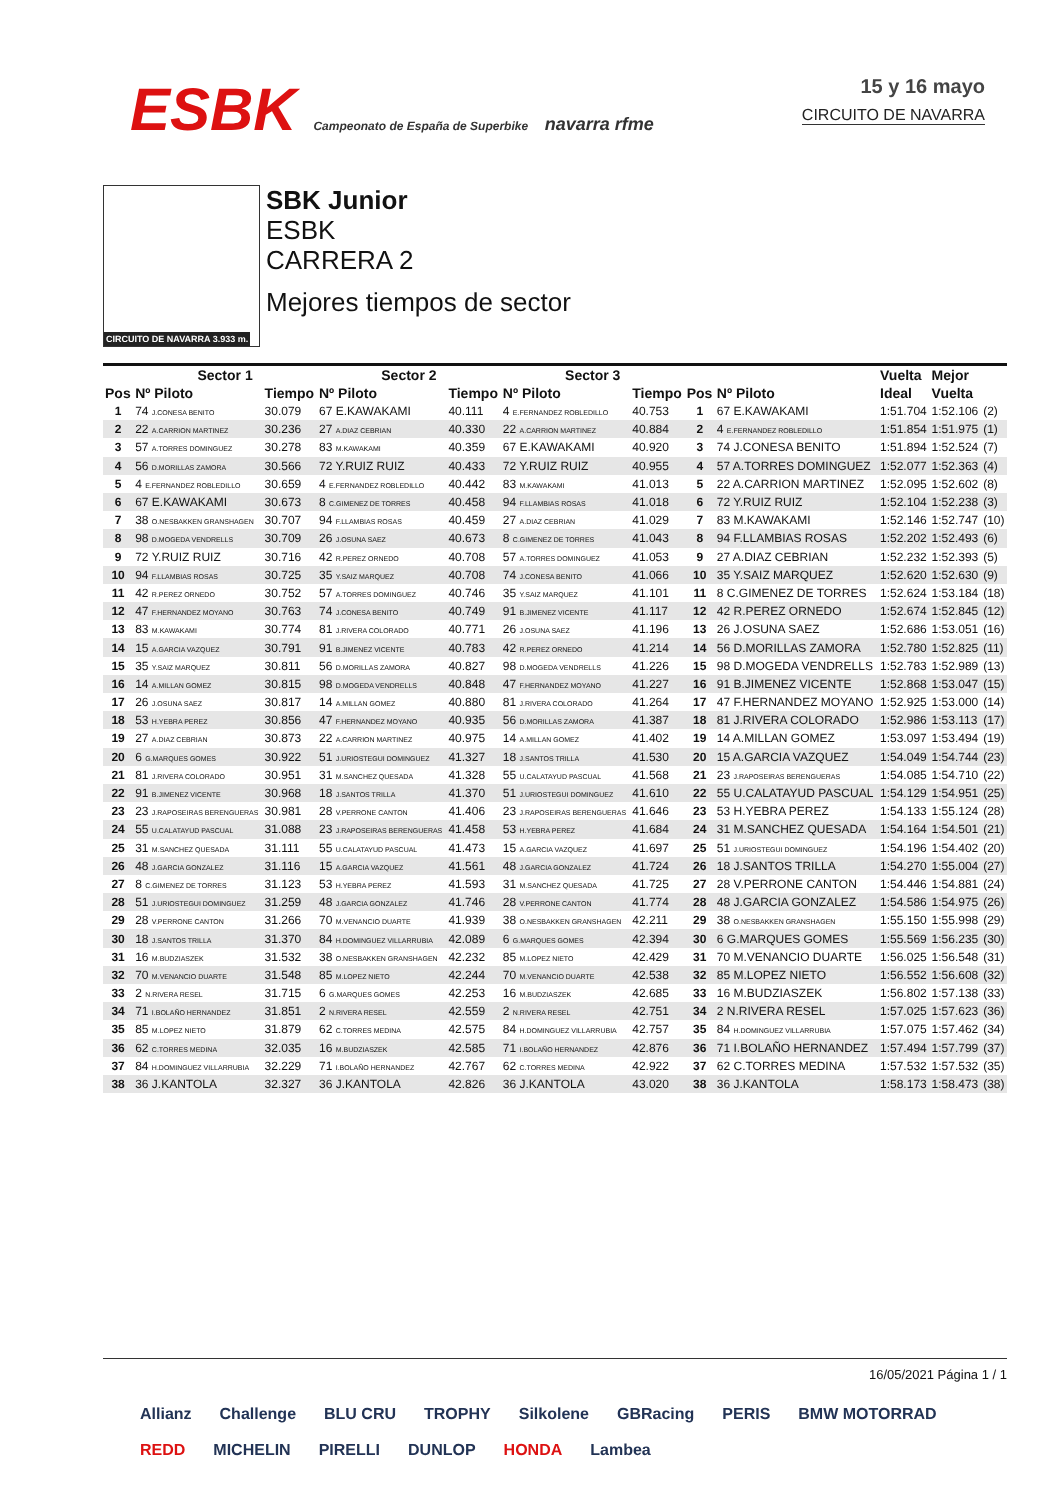ESBK Campeonato de España de Superbike navarra rfme
15 y 16 mayo
CIRCUITO DE NAVARRA
CIRCUITO DE NAVARRA 3.933 m.
SBK Junior
ESBK
CARRERA 2
Mejores tiempos de sector
| | Sector 1 | | Sector 2 | | Sector 3 | | | | Vuelta | Mejor | |
| --- | --- | --- | --- | --- | --- | --- | --- | --- | --- | --- | --- |
| Pos | Nº Piloto | Tiempo | Nº Piloto | Tiempo | Nº Piloto | Tiempo | Pos | Nº Piloto | Ideal | Vuelta | |
| 1 | 74 J.CONESA BENITO | 30.079 | 67 E.KAWAKAMI | 40.111 | 4 E.FERNANDEZ ROBLEDILLO | 40.753 | 1 | 67 E.KAWAKAMI | 1:51.704 | 1:52.106 | (2) |
| 2 | 22 A.CARRION MARTINEZ | 30.236 | 27 A.DIAZ CEBRIAN | 40.330 | 22 A.CARRION MARTINEZ | 40.884 | 2 | 4 E.FERNANDEZ ROBLEDILLO | 1:51.854 | 1:51.975 | (1) |
| 3 | 57 A.TORRES DOMINGUEZ | 30.278 | 83 M.KAWAKAMI | 40.359 | 67 E.KAWAKAMI | 40.920 | 3 | 74 J.CONESA BENITO | 1:51.894 | 1:52.524 | (7) |
| 4 | 56 D.MORILLAS ZAMORA | 30.566 | 72 Y.RUIZ RUIZ | 40.433 | 72 Y.RUIZ RUIZ | 40.955 | 4 | 57 A.TORRES DOMINGUEZ | 1:52.077 | 1:52.363 | (4) |
| 5 | 4 E.FERNANDEZ ROBLEDILLO | 30.659 | 4 E.FERNANDEZ ROBLEDILLO | 40.442 | 83 M.KAWAKAMI | 41.013 | 5 | 22 A.CARRION MARTINEZ | 1:52.095 | 1:52.602 | (8) |
| 6 | 67 E.KAWAKAMI | 30.673 | 8 C.GIMENEZ DE TORRES | 40.458 | 94 F.LLAMBIAS ROSAS | 41.018 | 6 | 72 Y.RUIZ RUIZ | 1:52.104 | 1:52.238 | (3) |
| 7 | 38 O.NESBAKKEN GRANSHAGEN | 30.707 | 94 F.LLAMBIAS ROSAS | 40.459 | 27 A.DIAZ CEBRIAN | 41.029 | 7 | 83 M.KAWAKAMI | 1:52.146 | 1:52.747 | (10) |
| 8 | 98 D.MOGEDA VENDRELLS | 30.709 | 26 J.OSUNA SAEZ | 40.673 | 8 C.GIMENEZ DE TORRES | 41.043 | 8 | 94 F.LLAMBIAS ROSAS | 1:52.202 | 1:52.493 | (6) |
| 9 | 72 Y.RUIZ RUIZ | 30.716 | 42 R.PEREZ ORNEDO | 40.708 | 57 A.TORRES DOMINGUEZ | 41.053 | 9 | 27 A.DIAZ CEBRIAN | 1:52.232 | 1:52.393 | (5) |
| 10 | 94 F.LLAMBIAS ROSAS | 30.725 | 35 Y.SAIZ MARQUEZ | 40.708 | 74 J.CONESA BENITO | 41.066 | 10 | 35 Y.SAIZ MARQUEZ | 1:52.620 | 1:52.630 | (9) |
| 11 | 42 R.PEREZ ORNEDO | 30.752 | 57 A.TORRES DOMINGUEZ | 40.746 | 35 Y.SAIZ MARQUEZ | 41.101 | 11 | 8 C.GIMENEZ DE TORRES | 1:52.624 | 1:53.184 | (18) |
| 12 | 47 F.HERNANDEZ MOYANO | 30.763 | 74 J.CONESA BENITO | 40.749 | 91 B.JIMENEZ VICENTE | 41.117 | 12 | 42 R.PEREZ ORNEDO | 1:52.674 | 1:52.845 | (12) |
| 13 | 83 M.KAWAKAMI | 30.774 | 81 J.RIVERA COLORADO | 40.771 | 26 J.OSUNA SAEZ | 41.196 | 13 | 26 J.OSUNA SAEZ | 1:52.686 | 1:53.051 | (16) |
| 14 | 15 A.GARCIA VAZQUEZ | 30.791 | 91 B.JIMENEZ VICENTE | 40.783 | 42 R.PEREZ ORNEDO | 41.214 | 14 | 56 D.MORILLAS ZAMORA | 1:52.780 | 1:52.825 | (11) |
| 15 | 35 Y.SAIZ MARQUEZ | 30.811 | 56 D.MORILLAS ZAMORA | 40.827 | 98 D.MOGEDA VENDRELLS | 41.226 | 15 | 98 D.MOGEDA VENDRELLS | 1:52.783 | 1:52.989 | (13) |
| 16 | 14 A.MILLAN GOMEZ | 30.815 | 98 D.MOGEDA VENDRELLS | 40.848 | 47 F.HERNANDEZ MOYANO | 41.227 | 16 | 91 B.JIMENEZ VICENTE | 1:52.868 | 1:53.047 | (15) |
| 17 | 26 J.OSUNA SAEZ | 30.817 | 14 A.MILLAN GOMEZ | 40.880 | 81 J.RIVERA COLORADO | 41.264 | 17 | 47 F.HERNANDEZ MOYANO | 1:52.925 | 1:53.000 | (14) |
| 18 | 53 H.YEBRA PEREZ | 30.856 | 47 F.HERNANDEZ MOYANO | 40.935 | 56 D.MORILLAS ZAMORA | 41.387 | 18 | 81 J.RIVERA COLORADO | 1:52.986 | 1:53.113 | (17) |
| 19 | 27 A.DIAZ CEBRIAN | 30.873 | 22 A.CARRION MARTINEZ | 40.975 | 14 A.MILLAN GOMEZ | 41.402 | 19 | 14 A.MILLAN GOMEZ | 1:53.097 | 1:53.494 | (19) |
| 20 | 6 G.MARQUES GOMES | 30.922 | 51 J.URIOSTEGUI DOMINGUEZ | 41.327 | 18 J.SANTOS TRILLA | 41.530 | 20 | 15 A.GARCIA VAZQUEZ | 1:54.049 | 1:54.744 | (23) |
| 21 | 81 J.RIVERA COLORADO | 30.951 | 31 M.SANCHEZ QUESADA | 41.328 | 55 U.CALATAYUD PASCUAL | 41.568 | 21 | 23 J.RAPOSEIRAS BERENGUERAS | 1:54.085 | 1:54.710 | (22) |
| 22 | 91 B.JIMENEZ VICENTE | 30.968 | 18 J.SANTOS TRILLA | 41.370 | 51 J.URIOSTEGUI DOMINGUEZ | 41.610 | 22 | 55 U.CALATAYUD PASCUAL | 1:54.129 | 1:54.951 | (25) |
| 23 | 23 J.RAPOSEIRAS BERENGUERAS | 30.981 | 28 V.PERRONE CANTON | 41.406 | 23 J.RAPOSEIRAS BERENGUERAS | 41.646 | 23 | 53 H.YEBRA PEREZ | 1:54.133 | 1:55.124 | (28) |
| 24 | 55 U.CALATAYUD PASCUAL | 31.088 | 23 J.RAPOSEIRAS BERENGUERAS | 41.458 | 53 H.YEBRA PEREZ | 41.684 | 24 | 31 M.SANCHEZ QUESADA | 1:54.164 | 1:54.501 | (21) |
| 25 | 31 M.SANCHEZ QUESADA | 31.111 | 55 U.CALATAYUD PASCUAL | 41.473 | 15 A.GARCIA VAZQUEZ | 41.697 | 25 | 51 J.URIOSTEGUI DOMINGUEZ | 1:54.196 | 1:54.402 | (20) |
| 26 | 48 J.GARCIA GONZALEZ | 31.116 | 15 A.GARCIA VAZQUEZ | 41.561 | 48 J.GARCIA GONZALEZ | 41.724 | 26 | 18 J.SANTOS TRILLA | 1:54.270 | 1:55.004 | (27) |
| 27 | 8 C.GIMENEZ DE TORRES | 31.123 | 53 H.YEBRA PEREZ | 41.593 | 31 M.SANCHEZ QUESADA | 41.725 | 27 | 28 V.PERRONE CANTON | 1:54.446 | 1:54.881 | (24) |
| 28 | 51 J.URIOSTEGUI DOMINGUEZ | 31.259 | 48 J.GARCIA GONZALEZ | 41.746 | 28 V.PERRONE CANTON | 41.774 | 28 | 48 J.GARCIA GONZALEZ | 1:54.586 | 1:54.975 | (26) |
| 29 | 28 V.PERRONE CANTON | 31.266 | 70 M.VENANCIO DUARTE | 41.939 | 38 O.NESBAKKEN GRANSHAGEN | 42.211 | 29 | 38 O.NESBAKKEN GRANSHAGEN | 1:55.150 | 1:55.998 | (29) |
| 30 | 18 J.SANTOS TRILLA | 31.370 | 84 H.DOMINGUEZ VILLARRUBIA | 42.089 | 6 G.MARQUES GOMES | 42.394 | 30 | 6 G.MARQUES GOMES | 1:55.569 | 1:56.235 | (30) |
| 31 | 16 M.BUDZIASZEK | 31.532 | 38 O.NESBAKKEN GRANSHAGEN | 42.232 | 85 M.LOPEZ NIETO | 42.429 | 31 | 70 M.VENANCIO DUARTE | 1:56.025 | 1:56.548 | (31) |
| 32 | 70 M.VENANCIO DUARTE | 31.548 | 85 M.LOPEZ NIETO | 42.244 | 70 M.VENANCIO DUARTE | 42.538 | 32 | 85 M.LOPEZ NIETO | 1:56.552 | 1:56.608 | (32) |
| 33 | 2 N.RIVERA RESEL | 31.715 | 6 G.MARQUES GOMES | 42.253 | 16 M.BUDZIASZEK | 42.685 | 33 | 16 M.BUDZIASZEK | 1:56.802 | 1:57.138 | (33) |
| 34 | 71 I.BOLAÑO HERNANDEZ | 31.851 | 2 N.RIVERA RESEL | 42.559 | 2 N.RIVERA RESEL | 42.751 | 34 | 2 N.RIVERA RESEL | 1:57.025 | 1:57.623 | (36) |
| 35 | 85 M.LOPEZ NIETO | 31.879 | 62 C.TORRES MEDINA | 42.575 | 84 H.DOMINGUEZ VILLARRUBIA | 42.757 | 35 | 84 H.DOMINGUEZ VILLARRUBIA | 1:57.075 | 1:57.462 | (34) |
| 36 | 62 C.TORRES MEDINA | 32.035 | 16 M.BUDZIASZEK | 42.585 | 71 I.BOLAÑO HERNANDEZ | 42.876 | 36 | 71 I.BOLAÑO HERNANDEZ | 1:57.494 | 1:57.799 | (37) |
| 37 | 84 H.DOMINGUEZ VILLARRUBIA | 32.229 | 71 I.BOLAÑO HERNANDEZ | 42.767 | 62 C.TORRES MEDINA | 42.922 | 37 | 62 C.TORRES MEDINA | 1:57.532 | 1:57.532 | (35) |
| 38 | 36 J.KANTOLA | 32.327 | 36 J.KANTOLA | 42.826 | 36 J.KANTOLA | 43.020 | 38 | 36 J.KANTOLA | 1:58.173 | 1:58.473 | (38) |
16/05/2021 Página 1 / 1
Allianz Challenge BLU CRU TROPHY Silkolene GBRacing PERIS BMW MOTORRAD REDD MICHELIN PIRELLI DUNLOP HONDA Lambea